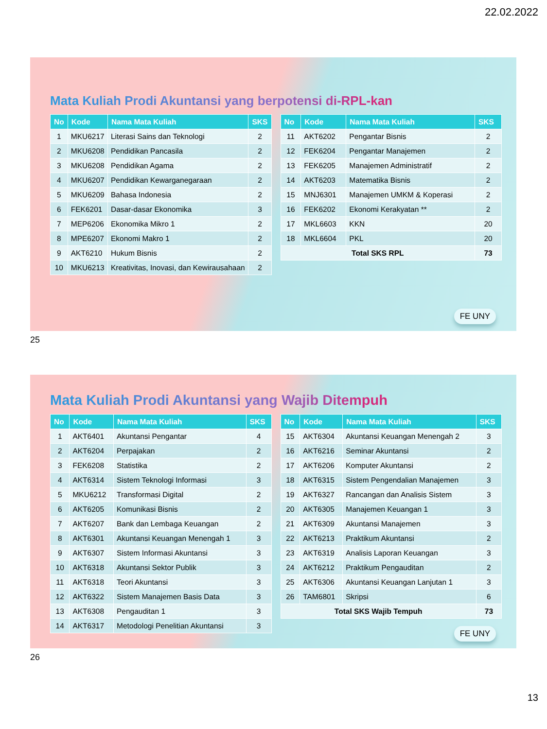22.02.2022
Mata Kuliah Prodi Akuntansi yang berpotensi di-RPL-kan
| No | Kode | Nama Mata Kuliah | SKS |
| --- | --- | --- | --- |
| 1 | MKU6217 | Literasi Sains dan Teknologi | 2 |
| 2 | MKU6208 | Pendidikan Pancasila | 2 |
| 3 | MKU6208 | Pendidikan Agama | 2 |
| 4 | MKU6207 | Pendidikan Kewarganegaraan | 2 |
| 5 | MKU6209 | Bahasa Indonesia | 2 |
| 6 | FEK6201 | Dasar-dasar Ekonomika | 3 |
| 7 | MEP6206 | Ekonomika Mikro 1 | 2 |
| 8 | MPE6207 | Ekonomi Makro 1 | 2 |
| 9 | AKT6210 | Hukum Bisnis | 2 |
| 10 | MKU6213 | Kreativitas, Inovasi, dan Kewirausahaan | 2 |
| No | Kode | Nama Mata Kuliah | SKS |
| --- | --- | --- | --- |
| 11 | AKT6202 | Pengantar Bisnis | 2 |
| 12 | FEK6204 | Pengantar Manajemen | 2 |
| 13 | FEK6205 | Manajemen Administratif | 2 |
| 14 | AKT6203 | Matematika Bisnis | 2 |
| 15 | MNJ6301 | Manajemen UMKM & Koperasi | 2 |
| 16 | FEK6202 | Ekonomi Kerakyatan ** | 2 |
| 17 | MKL6603 | KKN | 20 |
| 18 | MKL6604 | PKL | 20 |
| Total SKS RPL | | | 73 |
FE UNY
25
Mata Kuliah Prodi Akuntansi yang Wajib Ditempuh
| No | Kode | Nama Mata Kuliah | SKS |
| --- | --- | --- | --- |
| 1 | AKT6401 | Akuntansi Pengantar | 4 |
| 2 | AKT6204 | Perpajakan | 2 |
| 3 | FEK6208 | Statistika | 2 |
| 4 | AKT6314 | Sistem Teknologi Informasi | 3 |
| 5 | MKU6212 | Transformasi Digital | 2 |
| 6 | AKT6205 | Komunikasi Bisnis | 2 |
| 7 | AKT6207 | Bank dan Lembaga Keuangan | 2 |
| 8 | AKT6301 | Akuntansi Keuangan Menengah 1 | 3 |
| 9 | AKT6307 | Sistem Informasi Akuntansi | 3 |
| 10 | AKT6318 | Akuntansi Sektor Publik | 3 |
| 11 | AKT6318 | Teori Akuntansi | 3 |
| 12 | AKT6322 | Sistem Manajemen Basis Data | 3 |
| 13 | AKT6308 | Pengauditan 1 | 3 |
| 14 | AKT6317 | Metodologi Penelitian Akuntansi | 3 |
| No | Kode | Nama Mata Kuliah | SKS |
| --- | --- | --- | --- |
| 15 | AKT6304 | Akuntansi Keuangan Menengah 2 | 3 |
| 16 | AKT6216 | Seminar Akuntansi | 2 |
| 17 | AKT6206 | Komputer Akuntansi | 2 |
| 18 | AKT6315 | Sistem Pengendalian Manajemen | 3 |
| 19 | AKT6327 | Rancangan dan Analisis Sistem | 3 |
| 20 | AKT6305 | Manajemen Keuangan 1 | 3 |
| 21 | AKT6309 | Akuntansi Manajemen | 3 |
| 22 | AKT6213 | Praktikum Akuntansi | 2 |
| 23 | AKT6319 | Analisis Laporan Keuangan | 3 |
| 24 | AKT6212 | Praktikum Pengauditan | 2 |
| 25 | AKT6306 | Akuntansi Keuangan Lanjutan 1 | 3 |
| 26 | TAM6801 | Skripsi | 6 |
| Total SKS Wajib Tempuh | | | 73 |
FE UNY
26
13